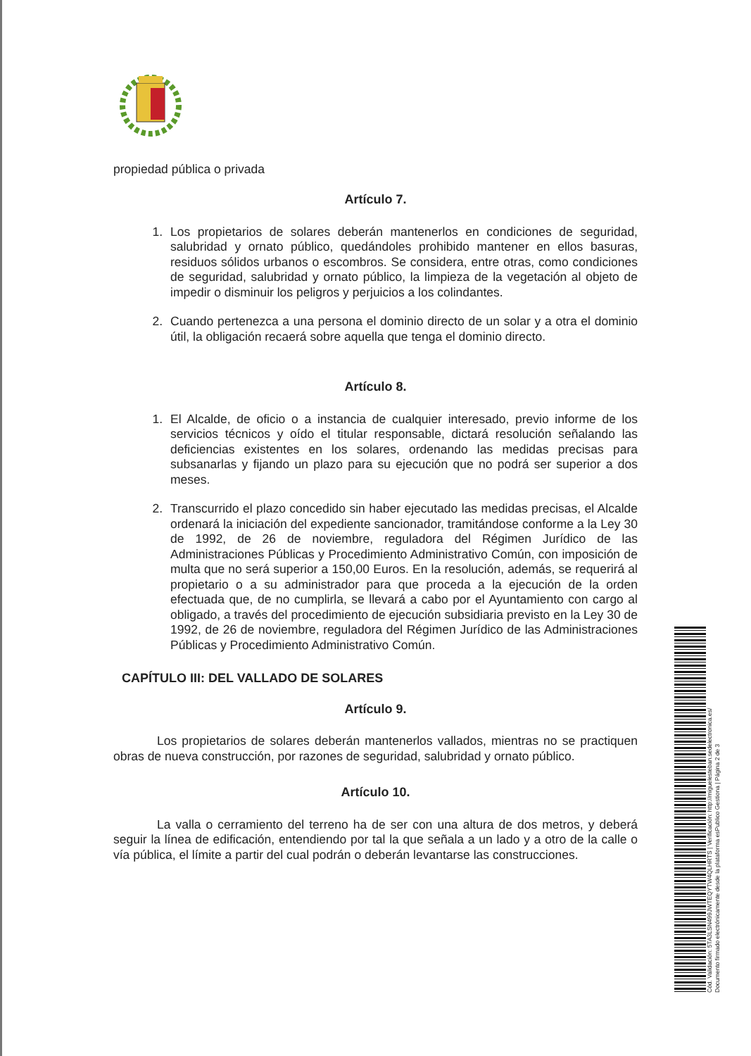propiedad pública o privada
Artículo 7.
1. Los propietarios de solares deberán mantenerlos en condiciones de seguridad, salubridad y ornato público, quedándoles prohibido mantener en ellos basuras, residuos sólidos urbanos o escombros. Se considera, entre otras, como condiciones de seguridad, salubridad y ornato público, la limpieza de la vegetación al objeto de impedir o disminuir los peligros y perjuicios a los colindantes.
2. Cuando pertenezca a una persona el dominio directo de un solar y a otra el dominio útil, la obligación recaerá sobre aquella que tenga el dominio directo.
Artículo 8.
1. El Alcalde, de oficio o a instancia de cualquier interesado, previo informe de los servicios técnicos y oído el titular responsable, dictará resolución señalando las deficiencias existentes en los solares, ordenando las medidas precisas para subsanarlas y fijando un plazo para su ejecución que no podrá ser superior a dos meses.
2. Transcurrido el plazo concedido sin haber ejecutado las medidas precisas, el Alcalde ordenará la iniciación del expediente sancionador, tramitándose conforme a la Ley 30 de 1992, de 26 de noviembre, reguladora del Régimen Jurídico de las Administraciones Públicas y Procedimiento Administrativo Común, con imposición de multa que no será superior a 150,00 Euros. En la resolución, además, se requerirá al propietario o a su administrador para que proceda a la ejecución de la orden efectuada que, de no cumplirla, se llevará a cabo por el Ayuntamiento con cargo al obligado, a través del procedimiento de ejecución subsidiaria previsto en la Ley 30 de 1992, de 26 de noviembre, reguladora del Régimen Jurídico de las Administraciones Públicas y Procedimiento Administrativo Común.
CAPÍTULO III: DEL VALLADO DE SOLARES
Artículo 9.
Los propietarios de solares deberán mantenerlos vallados, mientras no se practiquen obras de nueva construcción, por razones de seguridad, salubridad y ornato público.
Artículo 10.
La valla o cerramiento del terreno ha de ser con una altura de dos metros, y deberá seguir la línea de edificación, entendiendo por tal la que señala a un lado y a otro de la calle o vía pública, el límite a partir del cual podrán o deberán levantarse las construcciones.
Cód. Validación: 5TA3LSN499JWTEQYTW4QLHRTS | Verificación: http://miguelesteban.sedelectronica.es/
Documento firmado electrónicamente desde la plataforma esPublico Gestiona | Página 2 de 3